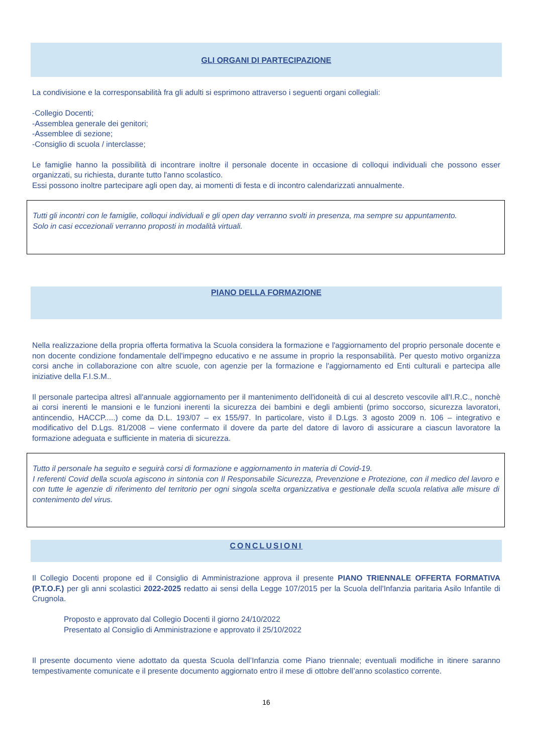GLI ORGANI DI PARTECIPAZIONE
La condivisione e la corresponsabilità fra gli adulti si esprimono attraverso i seguenti organi collegiali:
-Collegio Docenti;
-Assemblea generale dei genitori;
-Assemblee di sezione;
-Consiglio di scuola / interclasse;
Le famiglie hanno la possibilità di incontrare inoltre il personale docente in occasione di colloqui individuali che possono esser organizzati, su richiesta, durante tutto l'anno scolastico.
Essi possono inoltre partecipare agli open day, ai momenti di festa e di incontro calendarizzati annualmente.
Tutti gli incontri con le famiglie, colloqui individuali e gli open day verranno svolti in presenza, ma sempre su appuntamento.
Solo in casi eccezionali verranno proposti in modalità virtuali.
PIANO DELLA FORMAZIONE
Nella realizzazione della propria offerta formativa la Scuola considera la formazione e l'aggiornamento del proprio personale docente e non docente condizione fondamentale dell'impegno educativo e ne assume in proprio la responsabilità. Per questo motivo organizza corsi anche in collaborazione con altre scuole, con agenzie per la formazione e l'aggiornamento ed Enti culturali e partecipa alle iniziative della F.I.S.M..
Il personale partecipa altresì all'annuale aggiornamento per il mantenimento dell'idoneità di cui al descreto vescovile all'I.R.C., nonchè ai corsi inerenti le mansioni e le funzioni inerenti la sicurezza dei bambini e degli ambienti (primo soccorso, sicurezza lavoratori, antincendio, HACCP.....) come da D.L. 193/07 – ex 155/97. In particolare, visto il D.Lgs. 3 agosto 2009 n. 106 – integrativo e modificativo del D.Lgs. 81/2008 – viene confermato il dovere da parte del datore di lavoro di assicurare a ciascun lavoratore la formazione adeguata e sufficiente in materia di sicurezza.
Tutto il personale ha seguito e seguirà corsi di formazione e aggiornamento in materia di Covid-19.
I referenti Covid della scuola agiscono in sintonia con Il Responsabile Sicurezza, Prevenzione e Protezione, con il medico del lavoro e con tutte le agenzie di riferimento del territorio per ogni singola scelta organizzativa e gestionale della scuola relativa alle misure di contenimento del virus.
CONCLUSIONI
Il Collegio Docenti propone ed il Consiglio di Amministrazione approva il presente PIANO TRIENNALE OFFERTA FORMATIVA (P.T.O.F.) per gli anni scolastici 2022-2025 redatto ai sensi della Legge 107/2015 per la Scuola dell'Infanzia paritaria Asilo Infantile di Crugnola.
Proposto e approvato dal Collegio Docenti il giorno 24/10/2022
Presentato al Consiglio di Amministrazione e approvato il 25/10/2022
Il presente documento viene adottato da questa Scuola dell’Infanzia come Piano triennale; eventuali modifiche in itinere saranno tempestivamente comunicate e il presente documento aggiornato entro il mese di ottobre dell’anno scolastico corrente.
16